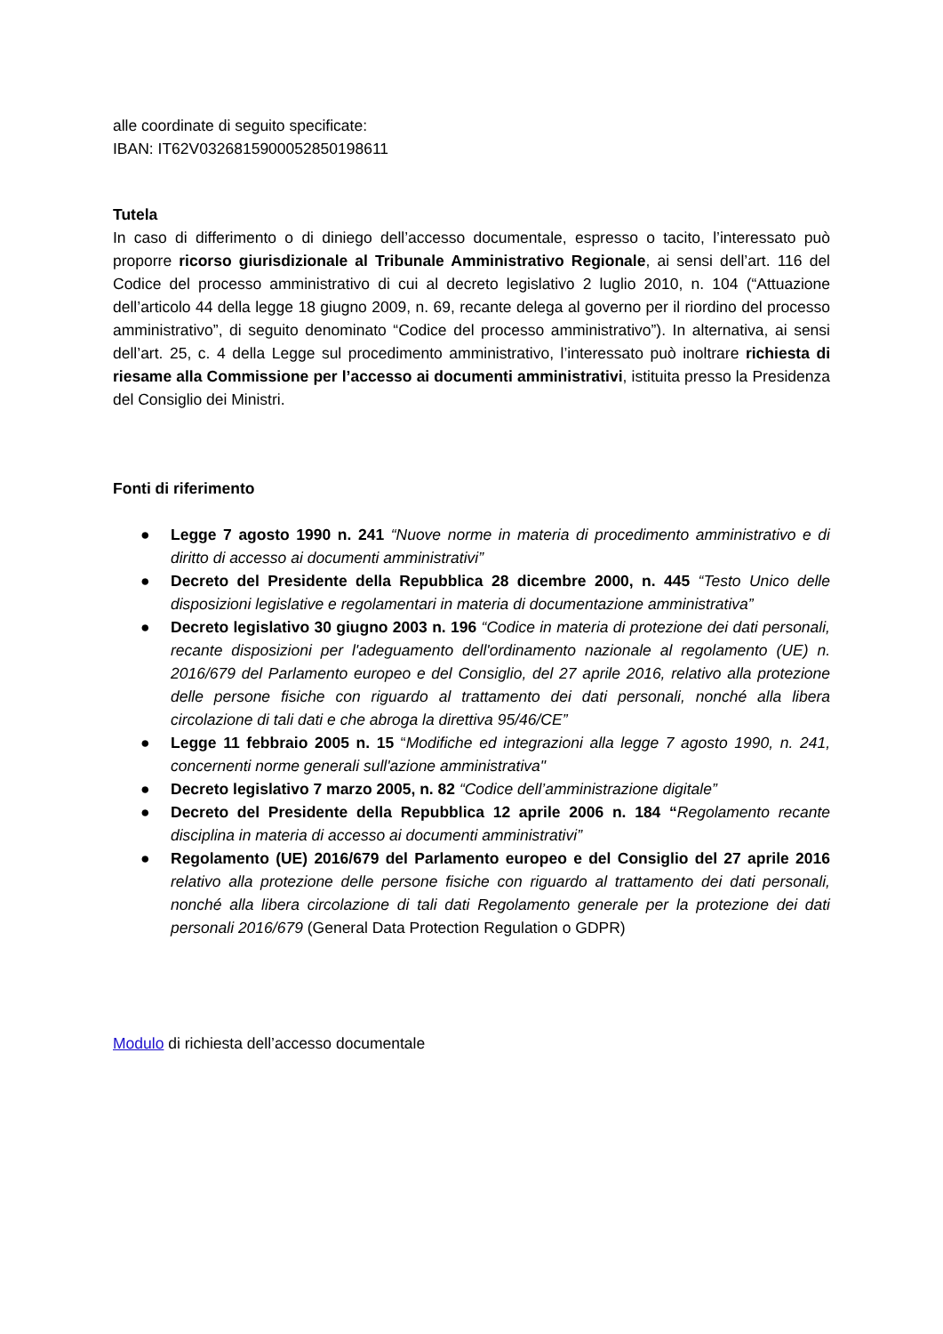alle coordinate di seguito specificate:
IBAN: IT62V0326815900052850198611
Tutela
In caso di differimento o di diniego dell’accesso documentale, espresso o tacito, l’interessato può proporre ricorso giurisdizionale al Tribunale Amministrativo Regionale, ai sensi dell’art. 116 del Codice del processo amministrativo di cui al decreto legislativo 2 luglio 2010, n. 104 (“Attuazione dell’articolo 44 della legge 18 giugno 2009, n. 69, recante delega al governo per il riordino del processo amministrativo”, di seguito denominato “Codice del processo amministrativo”). In alternativa, ai sensi dell’art. 25, c. 4 della Legge sul procedimento amministrativo, l’interessato può inoltrare richiesta di riesame alla Commissione per l’accesso ai documenti amministrativi, istituita presso la Presidenza del Consiglio dei Ministri.
Fonti di riferimento
● Legge 7 agosto 1990 n. 241 “Nuove norme in materia di procedimento amministrativo e di diritto di accesso ai documenti amministrativi”
● Decreto del Presidente della Repubblica 28 dicembre 2000, n. 445 “Testo Unico delle disposizioni legislative e regolamentari in materia di documentazione amministrativa”
● Decreto legislativo 30 giugno 2003 n. 196 “Codice in materia di protezione dei dati personali, recante disposizioni per l'adeguamento dell'ordinamento nazionale al regolamento (UE) n. 2016/679 del Parlamento europeo e del Consiglio, del 27 aprile 2016, relativo alla protezione delle persone fisiche con riguardo al trattamento dei dati personali, nonché alla libera circolazione di tali dati e che abroga la direttiva 95/46/CE”
● Legge 11 febbraio 2005 n. 15 “Modifiche ed integrazioni alla legge 7 agosto 1990, n. 241, concernenti norme generali sull'azione amministrativa"
● Decreto legislativo 7 marzo 2005, n. 82 “Codice dell’amministrazione digitale”
● Decreto del Presidente della Repubblica 12 aprile 2006 n. 184 “Regolamento recante disciplina in materia di accesso ai documenti amministrativi”
● Regolamento (UE) 2016/679 del Parlamento europeo e del Consiglio del 27 aprile 2016 relativo alla protezione delle persone fisiche con riguardo al trattamento dei dati personali, nonché alla libera circolazione di tali dati Regolamento generale per la protezione dei dati personali 2016/679 (General Data Protection Regulation o GDPR)
Modulo di richiesta dell’accesso documentale